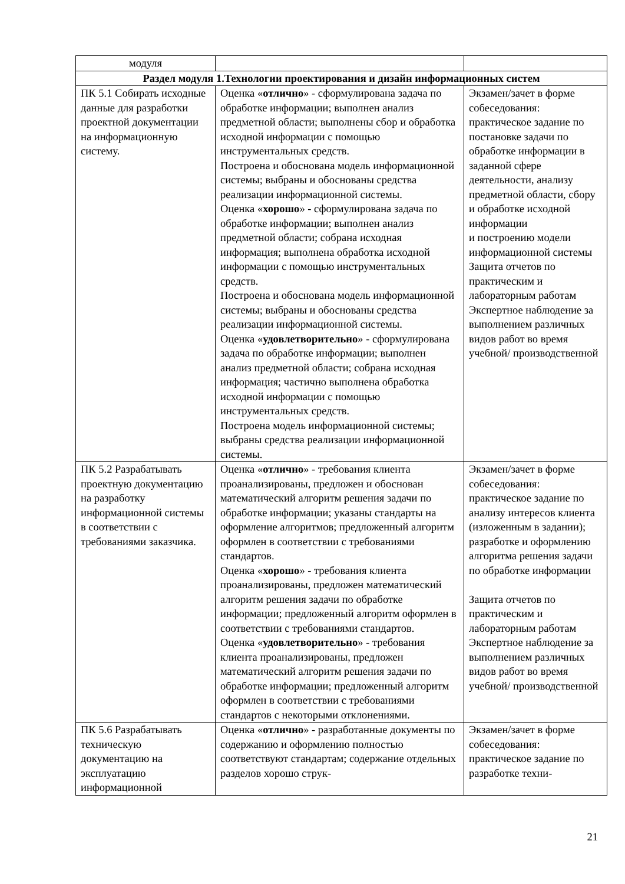| модуля | | |
| Раздел модуля 1.Технологии проектирования и дизайн информационных систем | | |
| ПК 5.1 Собирать исходные данные для разработки проектной документации на информационную систему. | Оценка « отлично » - сформулирована задача по обработке информации; выполнен анализ предметной области; выполнены сбор и обработка исходной информации с помощью инструментальных средств. Построена и обоснована модель информационной системы; выбраны и обоснованы средства реализации информационной системы. Оценка « хорошо » - сформулирована задача по обработке информации; выполнен анализ предметной области; собрана исходная информация; выполнена обработка исходной информации с помощью инструментальных средств. Построена и обоснована модель информационной системы; выбраны и обоснованы средства реализации информационной системы. Оценка « удовлетворительно » - сформулирована задача по обработке информации; выполнен анализ предметной области; собрана исходная информация; частично выполнена обработка исходной информации с помощью инструментальных средств. Построена модель информационной системы; выбраны средства реализации информационной системы. | Экзамен/зачет в форме собеседования: практическое задание по постановке задачи по обработке информации в заданной сфере деятельности, анализу предметной области, сбору и обработке исходной информации и построению модели информационной системы Защита отчетов по практическим и лабораторным работам Экспертное наблюдение за выполнением различных видов работ во время учебной/ производственной |
| ПК 5.2 Разрабатывать проектную документацию на разработку информационной системы в соответствии с требованиями заказчика. | Оценка « отлично » - требования клиента проанализированы, предложен и обоснован математический алгоритм решения задачи по обработке информации; указаны стандарты на оформление алгоритмов; предложенный алгоритм оформлен в соответствии с требованиями стандартов. Оценка « хорошо » - требования клиента проанализированы, предложен математический алгоритм решения задачи по обработке информации; предложенный алгоритм оформлен в соответствии с требованиями стандартов. Оценка « удовлетворительно » - требования клиента проанализированы, предложен математический алгоритм решения задачи по обработке информации; предложенный алгоритм оформлен в соответствии с требованиями стандартов с некоторыми отклонениями. | Экзамен/зачет в форме собеседования: практическое задание по анализу интересов клиента (изложенным в задании); разработке и оформлению алгоритма решения задачи по обработке информации Защита отчетов по практическим и лабораторным работам Экспертное наблюдение за выполнением различных видов работ во время учебной/ производственной |
| ПК 5.6 Разрабатывать техническую документацию на эксплуатацию информационной | Оценка « отлично » - разработанные документы по содержанию и оформлению полностью соответствуют стандартам; содержание отдельных разделов хорошо струк- | Экзамен/зачет в форме собеседования: практическое задание по разработке техни- |
21